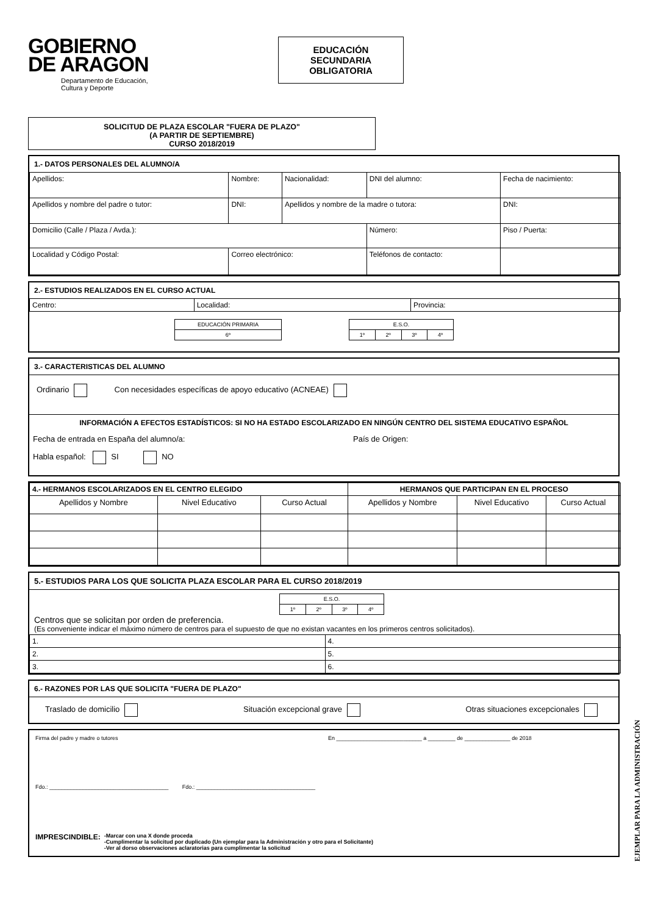GOBIERNO
DE ARAGON
Departamento de Educación,
Cultura y Deporte
EDUCACIÓN
SECUNDARIA
OBLIGATORIA
SOLICITUD DE PLAZA ESCOLAR "FUERA DE PLAZO"
(A PARTIR DE SEPTIEMBRE)
CURSO 2018/2019
1.- DATOS PERSONALES DEL ALUMNO/A
| Apellidos: | Nombre: | Nacionalidad: | DNI del alumno: | Fecha de nacimiento: |
| Apellidos y nombre del padre o tutor: | DNI: | Apellidos y nombre de la madre o tutora: | | DNI: |
| Domicilio (Calle / Plaza / Avda.): | | | Número: | Piso / Puerta: |
| Localidad y Código Postal: | Correo electrónico: | | Teléfonos de contacto: | |
2.- ESTUDIOS REALIZADOS EN EL CURSO ACTUAL
| Centro: | Localidad: | Provincia: |
| EDUCACIÓN PRIMARIA |
| 6º |
| E.S.O. | | | |
| 1º | 2º | 3º | 4º |
3.- CARACTERISTICAS DEL ALUMNO
Ordinario Con necesidades específicas de apoyo educativo (ACNEAE)
INFORMACIÓN A EFECTOS ESTADÍSTICOS: SI NO HA ESTADO ESCOLARIZADO EN NINGÚN CENTRO DEL SISTEMA EDUCATIVO ESPAÑOL
Fecha de entrada en España del alumno/a: País de Origen:
Habla español: SI NO
| 4.- HERMANOS ESCOLARIZADOS EN EL CENTRO ELEGIDO | | | HERMANOS QUE PARTICIPAN EN EL PROCESO | | |
| --- | --- | --- | --- | --- | --- |
| Apellidos y Nombre | Nivel Educativo | Curso Actual | Apellidos y Nombre | Nivel Educativo | Curso Actual |
5.- ESTUDIOS PARA LOS QUE SOLICITA PLAZA ESCOLAR PARA EL CURSO 2018/2019
| E.S.O. | | | |
| 1º | 2º | 3º | 4º |
Centros que se solicitan por orden de preferencia.
(Es conveniente indicar el máximo número de centros para el supuesto de que no existan vacantes en los primeros centros solicitados).
| 1. | 4. |
| 2. | 5. |
| 3. | 6. |
6.- RAZONES POR LAS QUE SOLICITA "FUERA DE PLAZO"
Traslado de domicilio Situación excepcional grave Otras situaciones excepcionales
Firma del padre y madre o tutores En ____________________________ a _________ de _______________ de 2018
Fdo.: _______________________________________ Fdo.: _______________________________________
IMPRESCINDIBLE: -Marcar con una X donde proceda
-Cumplimentar la solicitud por duplicado (Un ejemplar para la Administración y otro para el Solicitante)
-Ver al dorso observaciones aclaratorias para cumplimentar la solicitud
EJEMPLAR PARA LA ADMINISTRACIÓN